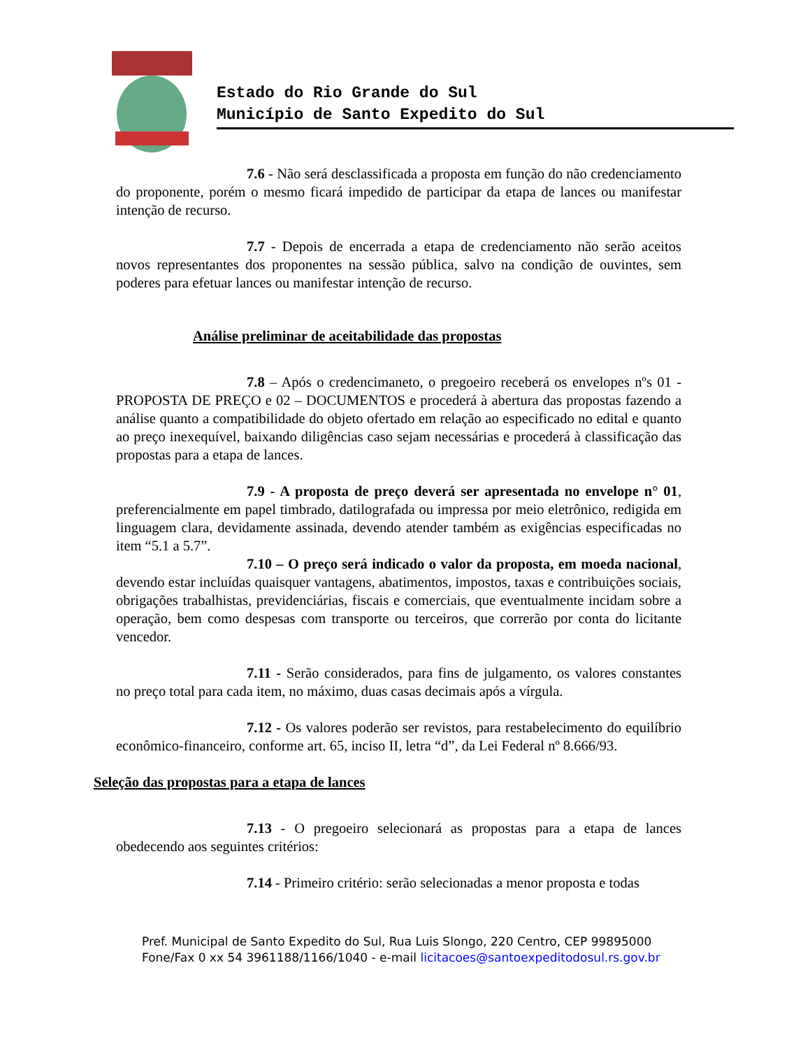Estado do Rio Grande do Sul
Município de Santo Expedito do Sul
7.6 - Não será desclassificada a proposta em função do não credenciamento do proponente, porém o mesmo ficará impedido de participar da etapa de lances ou manifestar intenção de recurso.
7.7 - Depois de encerrada a etapa de credenciamento não serão aceitos novos representantes dos proponentes na sessão pública, salvo na condição de ouvintes, sem poderes para efetuar lances ou manifestar intenção de recurso.
Análise preliminar de aceitabilidade das propostas
7.8 – Após o credencimaneto, o pregoeiro receberá os envelopes nºs 01 - PROPOSTA DE PREÇO e 02 – DOCUMENTOS e procederá à abertura das propostas fazendo a análise quanto a compatibilidade do objeto ofertado em relação ao especificado no edital e quanto ao preço inexequível, baixando diligências caso sejam necessárias e procederá à classificação das propostas para a etapa de lances.
7.9 - A proposta de preço deverá ser apresentada no envelope n° 01, preferencialmente em papel timbrado, datilografada ou impressa por meio eletrônico, redigida em linguagem clara, devidamente assinada, devendo atender também as exigências especificadas no item “5.1 a 5.7”.
7.10 – O preço será indicado o valor da proposta, em moeda nacional, devendo estar incluídas quaisquer vantagens, abatimentos, impostos, taxas e contribuições sociais, obrigações trabalhistas, previdenciárias, fiscais e comerciais, que eventualmente incidam sobre a operação, bem como despesas com transporte ou terceiros, que correrão por conta do licitante vencedor.
7.11 - Serão considerados, para fins de julgamento, os valores constantes no preço total para cada item, no máximo, duas casas decimais após a vírgula.
7.12 - Os valores poderão ser revistos, para restabelecimento do equilíbrio econômico-financeiro, conforme art. 65, inciso II, letra “d”, da Lei Federal nº 8.666/93.
Seleção das propostas para a etapa de lances
7.13 - O pregoeiro selecionará as propostas para a etapa de lances obedecendo aos seguintes critérios:
7.14 - Primeiro critério: serão selecionadas a menor proposta e todas
Pref. Municipal de Santo Expedito do Sul, Rua Luis Slongo, 220 Centro, CEP 99895000
Fone/Fax 0 xx 54 3961188/1166/1040 - e-mail licitacoes@santoexpeditodosul.rs.gov.br